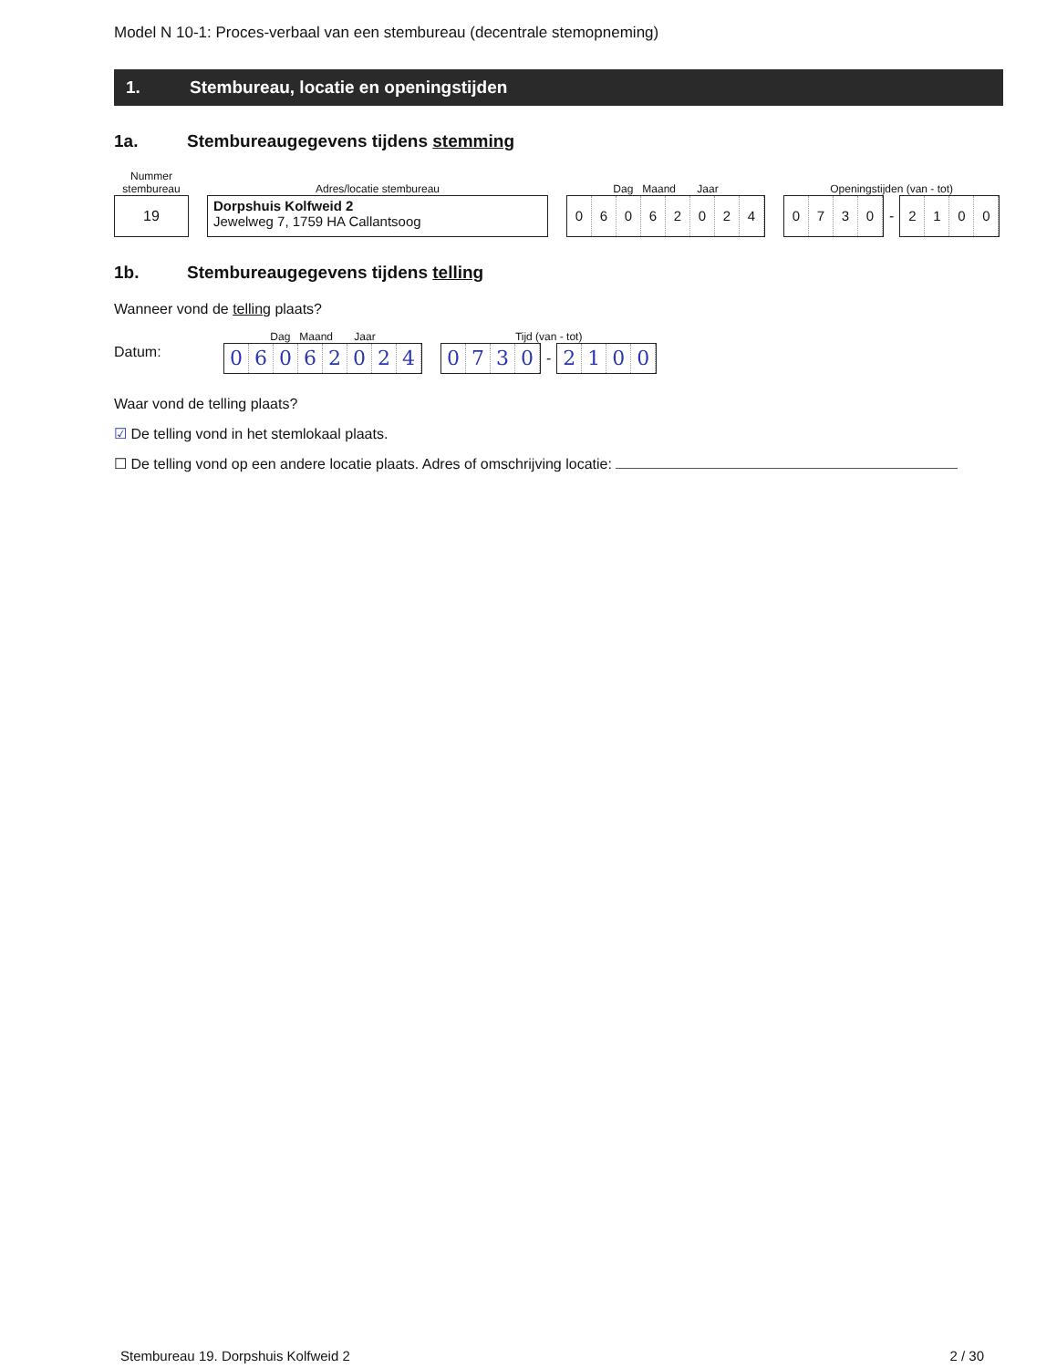Model N 10-1: Proces-verbaal van een stembureau (decentrale stemopneming)
1. Stembureau, locatie en openingstijden
1a. Stembureaugegevens tijdens stemming
Nummer
stembureau
19
Adres/locatie stembureau
Dorpshuis Kolfweid 2
Jewelweg 7, 1759 HA Callantsoog
Dag Maand Jaar
0 6 0 6 2 0 2 4
Openingstijden (van - tot)
0 7 3 0
-
2 1 0 0
1b. Stembureaugegevens tijdens telling
Wanneer vond de telling plaats?
Datum:
Dag Maand Jaar
0 6 0 6 2 0 2 4
Tijd (van - tot)
0 7 3 0
-
2 1 0 0
Waar vond de telling plaats?
☑ De telling vond in het stemlokaal plaats.
☐ De telling vond op een andere locatie plaats. Adres of omschrijving locatie:
Stembureau 19. Dorpshuis Kolfweid 2 2 / 30